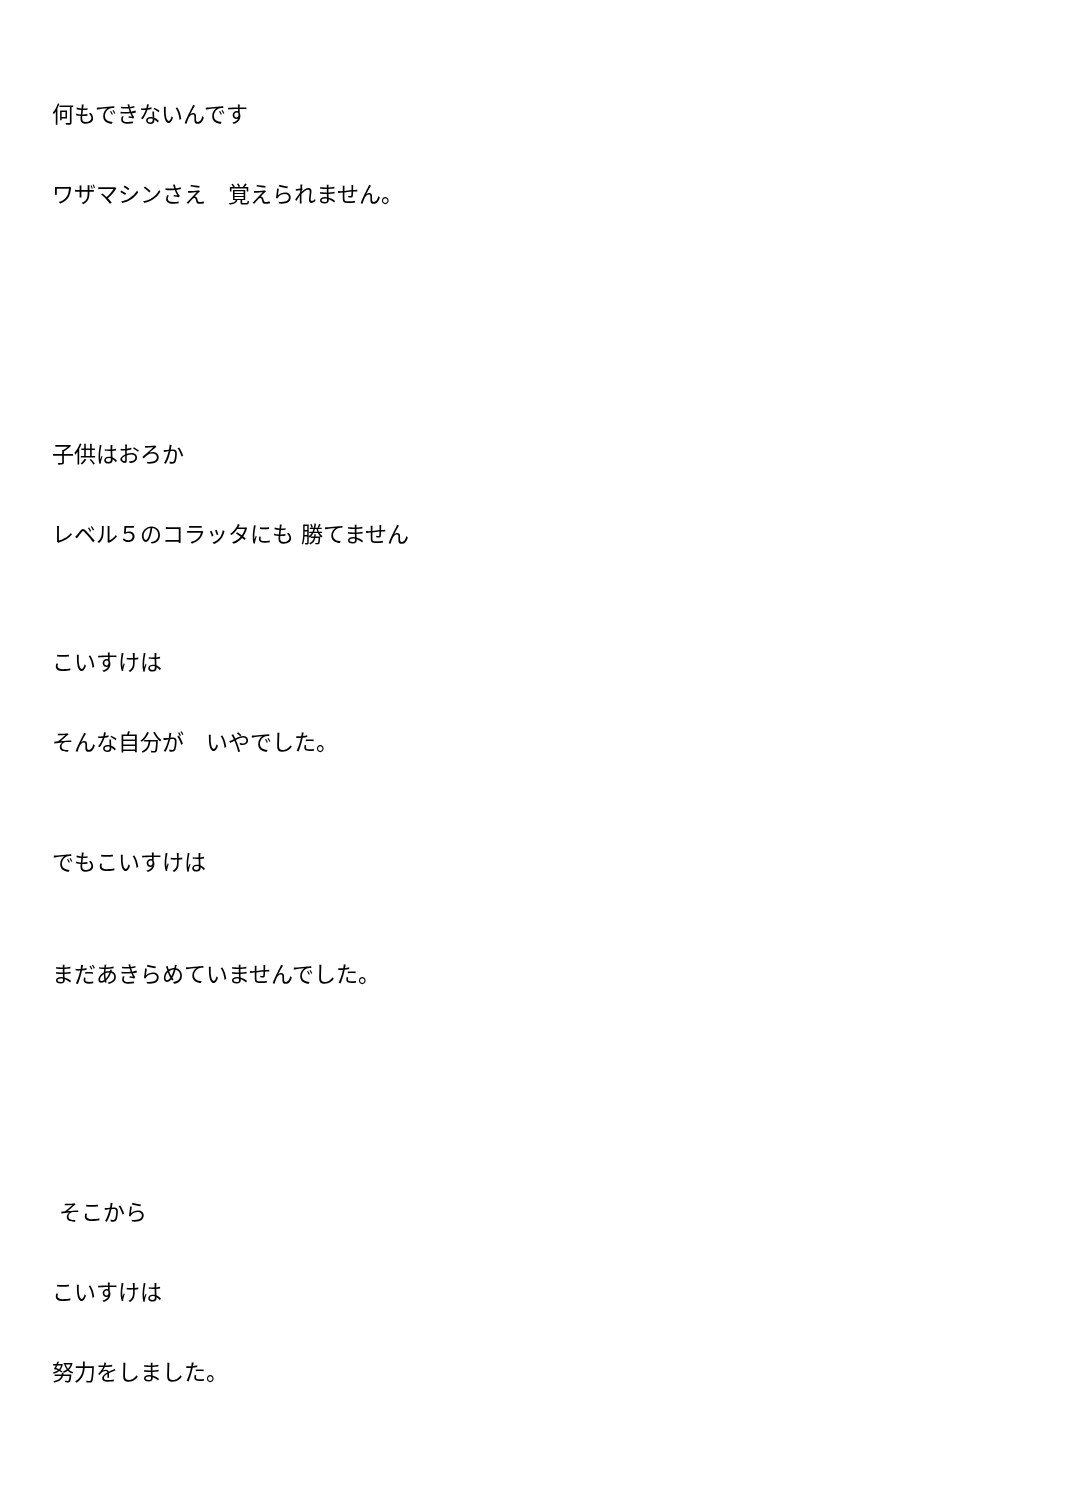何もできないんです
ワザマシンさえ　覚えられません。
子供はおろか
レベル５のコラッタにも 勝てません
こいすけは
そんな自分が　いやでした。
でもこいすけは
まだあきらめていませんでした。
そこから
こいすけは
努力をしました。